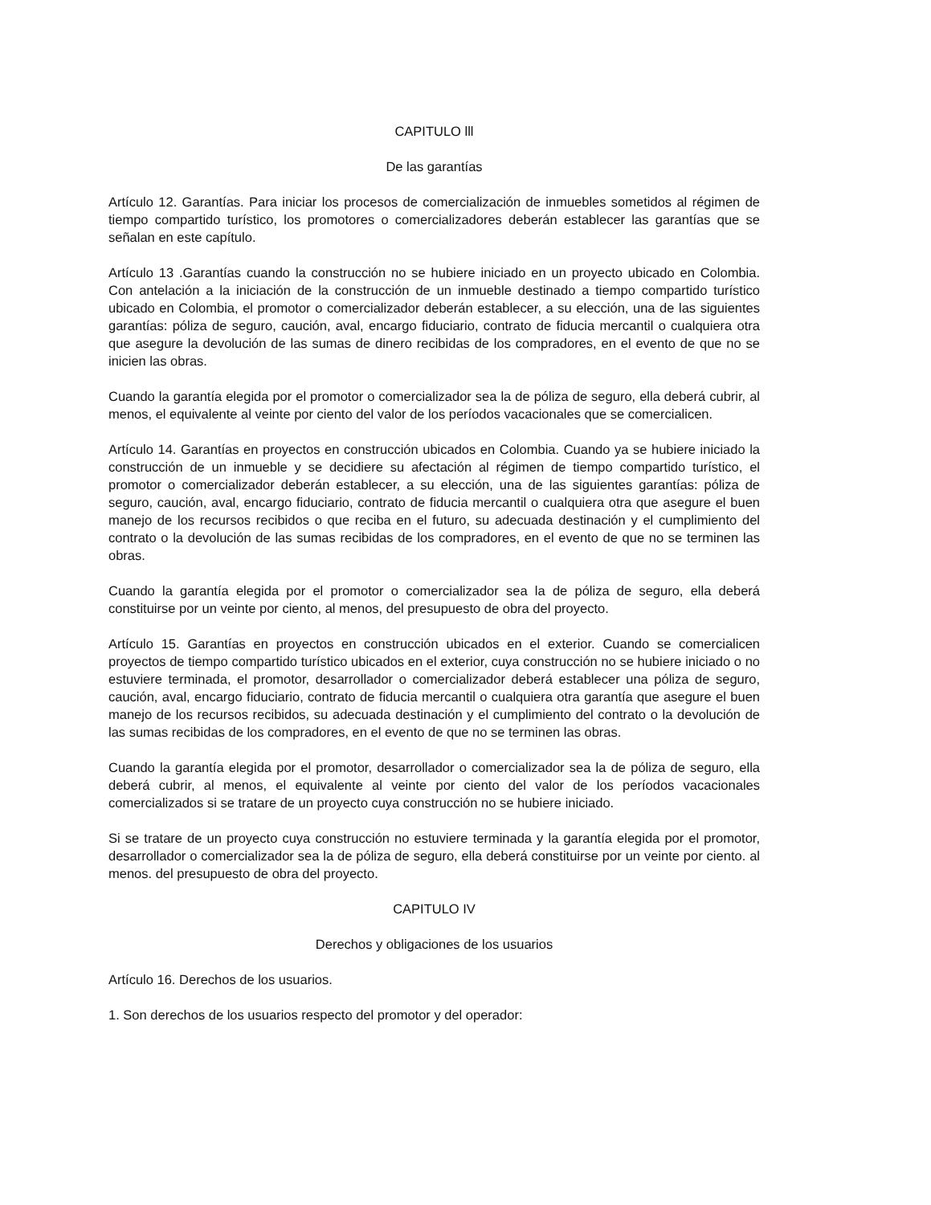CAPITULO lll
De las garantías
Artículo 12. Garantías. Para iniciar los procesos de comercialización de inmuebles sometidos al régimen de tiempo compartido turístico, los promotores o comercializadores deberán establecer las garantías que se señalan en este capítulo.
Artículo 13 .Garantías cuando la construcción no se hubiere iniciado en un proyecto ubicado en Colombia. Con antelación a la iniciación de la construcción de un inmueble destinado a tiempo compartido turístico ubicado en Colombia, el promotor o comercializador deberán establecer, a su elección, una de las siguientes garantías: póliza de seguro, caución, aval, encargo fiduciario, contrato de fiducia mercantil o cualquiera otra que asegure la devolución de las sumas de dinero recibidas de los compradores, en el evento de que no se inicien las obras.
Cuando la garantía elegida por el promotor o comercializador sea la de póliza de seguro, ella deberá cubrir, al menos, el equivalente al veinte por ciento del valor de los períodos vacacionales que se comercialicen.
Artículo 14. Garantías en proyectos en construcción ubicados en Colombia. Cuando ya se hubiere iniciado la construcción de un inmueble y se decidiere su afectación al régimen de tiempo compartido turístico, el promotor o comercializador deberán establecer, a su elección, una de las siguientes garantías: póliza de seguro, caución, aval, encargo fiduciario, contrato de fiducia mercantil o cualquiera otra que asegure el buen manejo de los recursos recibidos o que reciba en el futuro, su adecuada destinación y el cumplimiento del contrato o la devolución de las sumas recibidas de los compradores, en el evento de que no se terminen las obras.
Cuando la garantía elegida por el promotor o comercializador sea la de póliza de seguro, ella deberá constituirse por un veinte por ciento, al menos, del presupuesto de obra del proyecto.
Artículo 15. Garantías en proyectos en construcción ubicados en el exterior. Cuando se comercialicen proyectos de tiempo compartido turístico ubicados en el exterior, cuya construcción no se hubiere iniciado o no estuviere terminada, el promotor, desarrollador o comercializador deberá establecer una póliza de seguro, caución, aval, encargo fiduciario, contrato de fiducia mercantil o cualquiera otra garantía que asegure el buen manejo de los recursos recibidos, su adecuada destinación y el cumplimiento del contrato o la devolución de las sumas recibidas de los compradores, en el evento de que no se terminen las obras.
Cuando la garantía elegida por el promotor, desarrollador o comercializador sea la de póliza de seguro, ella deberá cubrir, al menos, el equivalente al veinte por ciento del valor de los períodos vacacionales comercializados si se tratare de un proyecto cuya construcción no se hubiere iniciado.
Si se tratare de un proyecto cuya construcción no estuviere terminada y la garantía elegida por el promotor, desarrollador o comercializador sea la de póliza de seguro, ella deberá constituirse por un veinte por ciento. al menos. del presupuesto de obra del proyecto.
CAPITULO IV
Derechos y obligaciones de los usuarios
Artículo 16. Derechos de los usuarios.
1. Son derechos de los usuarios respecto del promotor y del operador: